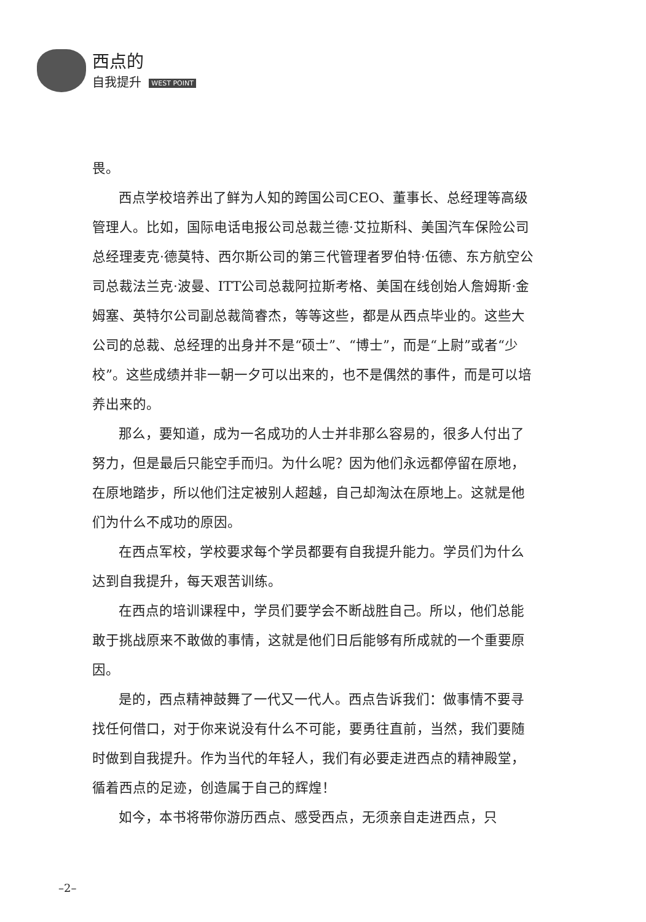西点的
自我提升 WEST POINT
畏。
西点学校培养出了鲜为人知的跨国公司CEO、董事长、总经理等高级管理人。比如，国际电话电报公司总裁兰德·艾拉斯科、美国汽车保险公司总经理麦克·德莫特、西尔斯公司的第三代管理者罗伯特·伍德、东方航空公司总裁法兰克·波曼、ITT公司总裁阿拉斯考格、美国在线创始人詹姆斯·金姆塞、英特尔公司副总裁简睿杰，等等这些，都是从西点毕业的。这些大公司的总裁、总经理的出身并不是“硕士”、“博士”，而是“上尉”或者“少校”。这些成绩并非一朝一夕可以出来的，也不是偶然的事件，而是可以培养出来的。
那么，要知道，成为一名成功的人士并非那么容易的，很多人付出了努力，但是最后只能空手而归。为什么呢？因为他们永远都停留在原地，在原地踏步，所以他们注定被别人超越，自己却淘汰在原地上。这就是他们为什么不成功的原因。
在西点军校，学校要求每个学员都要有自我提升能力。学员们为什么达到自我提升，每天艰苦训练。
在西点的培训课程中，学员们要学会不断战胜自己。所以，他们总能敢于挑战原来不敢做的事情，这就是他们日后能够有所成就的一个重要原因。
是的，西点精神鼓舞了一代又一代人。西点告诉我们：做事情不要寻找任何借口，对于你来说没有什么不可能，要勇往直前，当然，我们要随时做到自我提升。作为当代的年轻人，我们有必要走进西点的精神殿堂，循着西点的足迹，创造属于自己的辉煌！
如今，本书将带你游历西点、感受西点，无须亲自走进西点，只
–2–